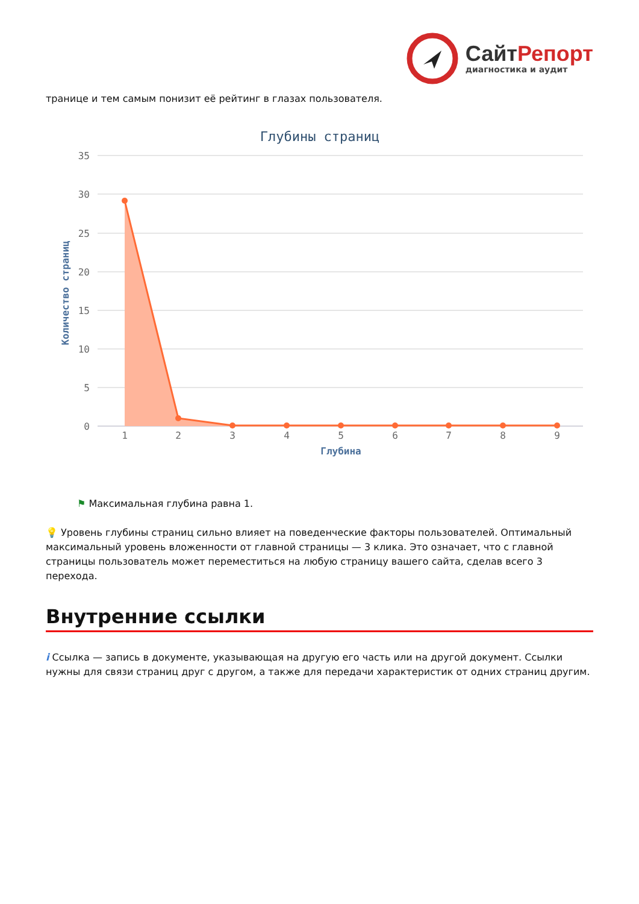СайтРепорт
диагностика и аудит
транице и тем самым понизит её рейтинг в глазах пользователя.
Глубины страниц
35
30
25
20
15
10
5
0
Количество страниц
1
2
3
4
5
6
7
8
9
Глубина
⚑ Максимальная глубина равна 1.
💡 Уровень глубины страниц сильно влияет на поведенческие факторы пользователей. Оптимальный максимальный уровень вложенности от главной страницы — 3 клика. Это означает, что с главной страницы пользователь может переместиться на любую страницу вашего сайта, сделав всего 3 перехода.
Внутренние ссылки
i Ссылка — запись в документе, указывающая на другую его часть или на другой документ. Ссылки нужны для связи страниц друг с другом, а также для передачи характеристик от одних страниц другим.